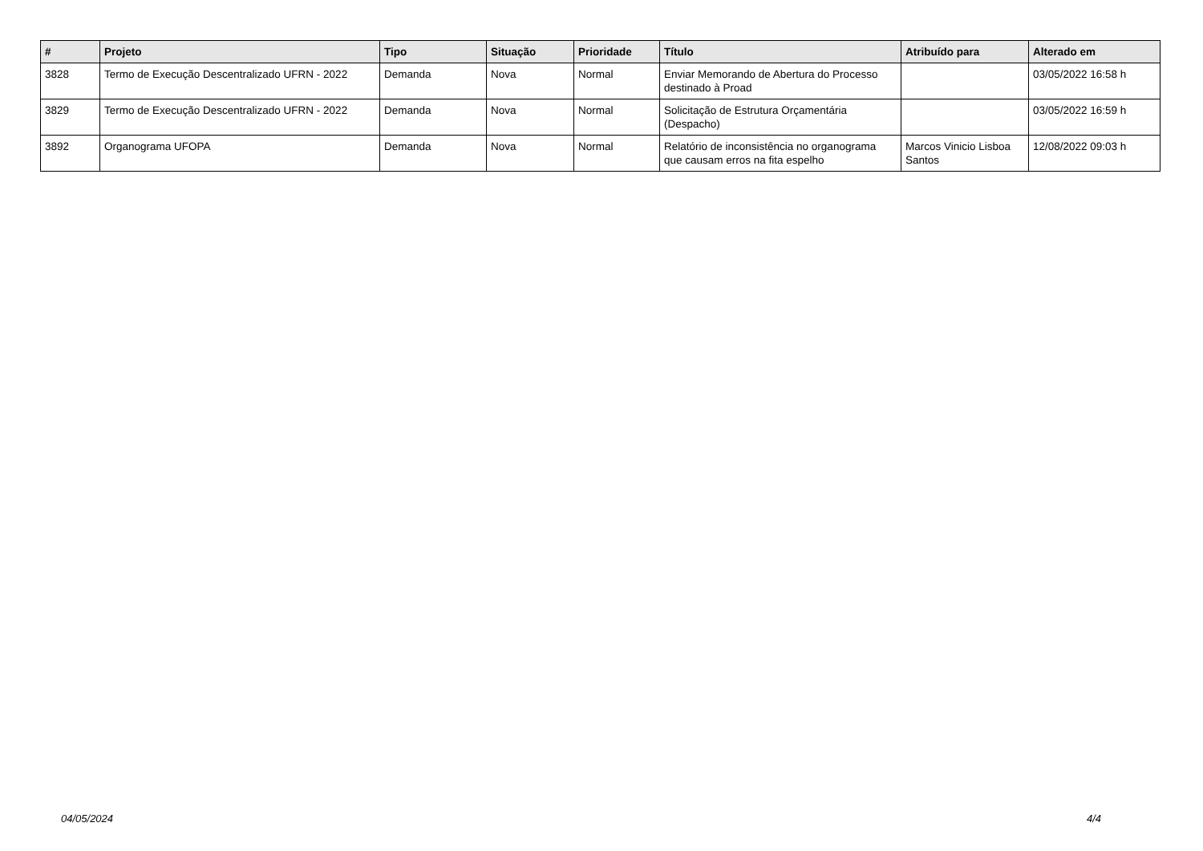| # | Projeto | Tipo | Situação | Prioridade | Título | Atribuído para | Alterado em |
| --- | --- | --- | --- | --- | --- | --- | --- |
| 3828 | Termo de Execução Descentralizado UFRN - 2022 | Demanda | Nova | Normal | Enviar Memorando de Abertura do Processo destinado à Proad | | 03/05/2022 16:58 h |
| 3829 | Termo de Execução Descentralizado UFRN - 2022 | Demanda | Nova | Normal | Solicitação de Estrutura Orçamentária (Despacho) | | 03/05/2022 16:59 h |
| 3892 | Organograma UFOPA | Demanda | Nova | Normal | Relatório de inconsistência no organograma que causam erros na fita espelho | Marcos Vinicio Lisboa Santos | 12/08/2022 09:03 h |
04/05/2024 4/4